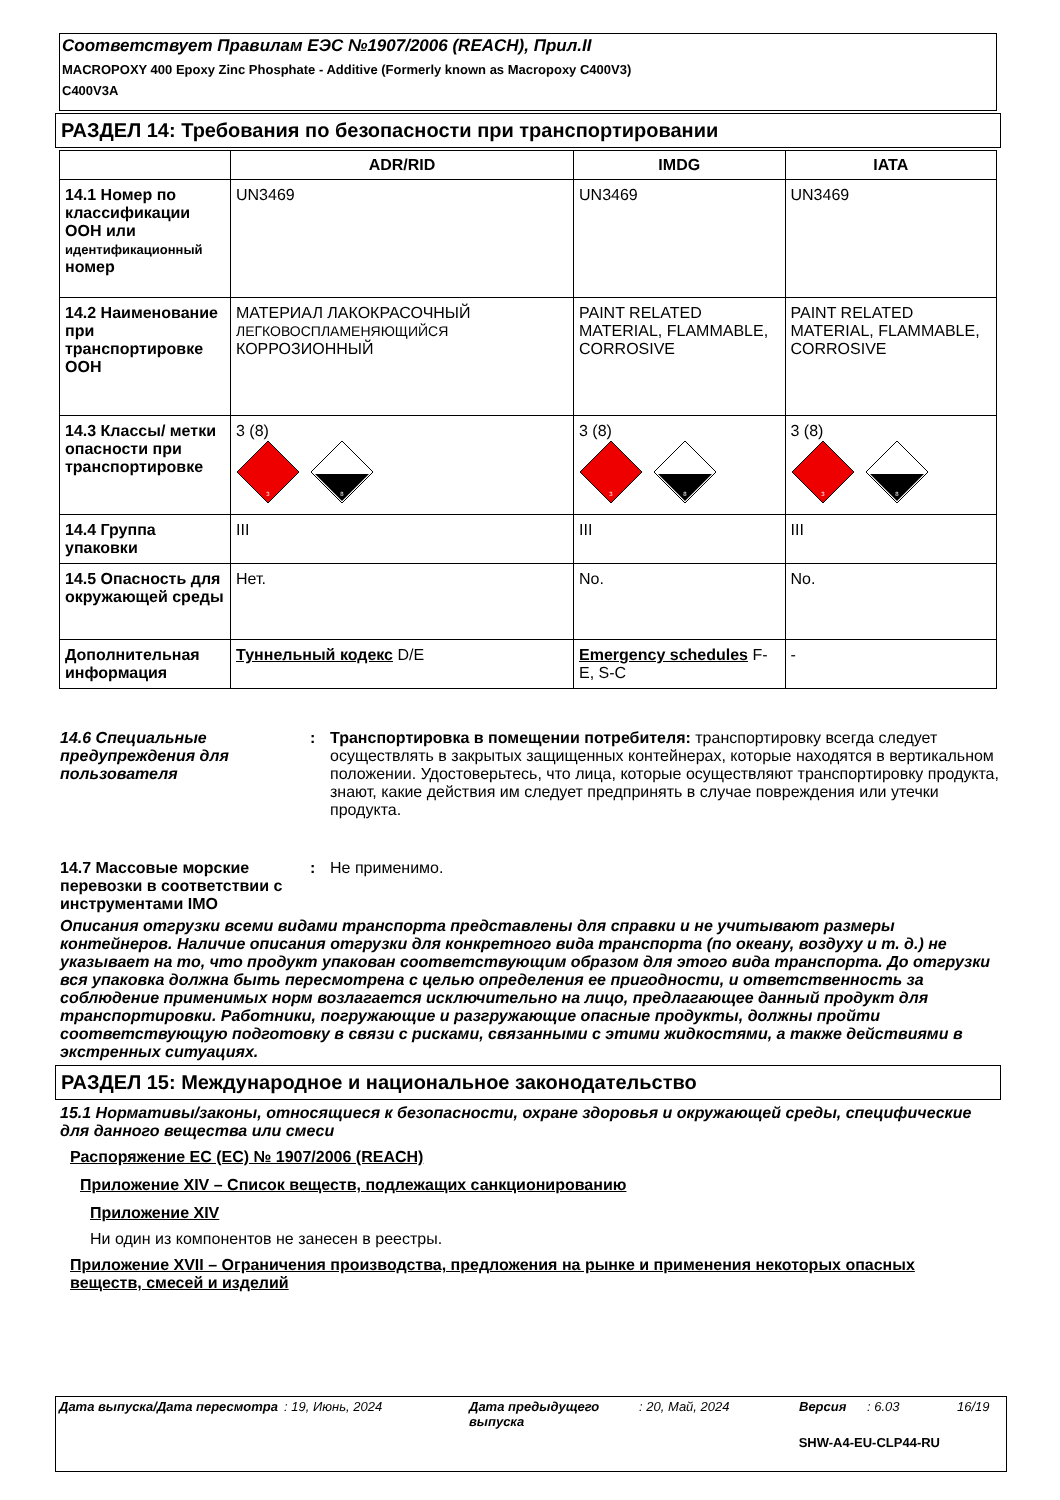Соответствует Правилам ЕЭС №1907/2006 (REACH), Прил.II
MACROPOXY 400 Epoxy Zinc Phosphate - Additive (Formerly known as Macropoxy C400V3)
C400V3A
РАЗДЕЛ 14: Требования по безопасности при транспортировании
| | ADR/RID | IMDG | IATA |
| --- | --- | --- | --- |
| 14.1 Номер по классификации ООН или идентификационный номер | UN3469 | UN3469 | UN3469 |
| 14.2 Наименование при транспортировке ООН | МАТЕРИАЛ ЛАКОКРАСОЧНЫЙ ЛЕГКОВОСПЛАМЕНЯЮЩИЙСЯ КОРРОЗИОННЫЙ | PAINT RELATED MATERIAL, FLAMMABLE, CORROSIVE | PAINT RELATED MATERIAL, FLAMMABLE, CORROSIVE |
| 14.3 Классы/ метки опасности при транспортировке | 3 (8) 3 8 | 3 (8) 3 8 | 3 (8) 3 8 |
| 14.4 Группа упаковки | III | III | III |
| 14.5 Опасность для окружающей среды | Нет. | No. | No. |
| Дополнительная информация | Туннельный кодекс D/E | Emergency schedules F-E, S-C | - |
14.6 Специальные предупреждения для пользователя
: Транспортировка в помещении потребителя: транспортировку всегда следует осуществлять в закрытых защищенных контейнерах, которые находятся в вертикальном положении. Удостоверьтесь, что лица, которые осуществляют транспортировку продукта, знают, какие действия им следует предпринять в случае повреждения или утечки продукта.
14.7 Массовые морские перевозки в соответствии с инструментами IMO
: Не применимо.
Описания отгрузки всеми видами транспорта представлены для справки и не учитывают размеры контейнеров. Наличие описания отгрузки для конкретного вида транспорта (по океану, воздуху и т. д.) не указывает на то, что продукт упакован соответствующим образом для этого вида транспорта. До отгрузки вся упаковка должна быть пересмотрена с целью определения ее пригодности, и ответственность за соблюдение применимых норм возлагается исключительно на лицо, предлагающее данный продукт для транспортировки. Работники, погружающие и разгружающие опасные продукты, должны пройти соответствующую подготовку в связи с рисками, связанными с этими жидкостями, а также действиями в экстренных ситуациях.
РАЗДЕЛ 15: Международное и национальное законодательство
15.1 Нормативы/законы, относящиеся к безопасности, охране здоровья и окружающей среды, специфические для данного вещества или смеси
Распоряжение ЕС (ЕС) № 1907/2006 (REACH)
Приложение XIV – Список веществ, подлежащих санкционированию
Приложение XIV
Ни один из компонентов не занесен в реестры.
Приложение XVII – Ограничения производства, предложения на рынке и применения некоторых опасных веществ, смесей и изделий
Дата выпуска/Дата пересмотра: 19, Июнь, 2024 Дата предыдущего выпуска: 20, Май, 2024 Версия: 6.03 16/19
SHW-A4-EU-CLP44-RU